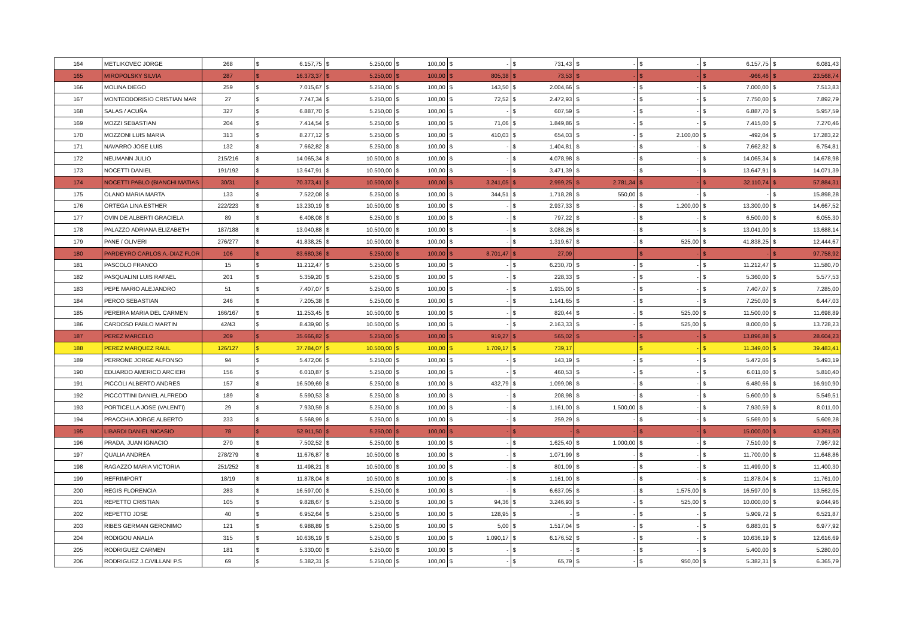| 164 | METLIKOVEC JORGE | 268 | $ | 6.157,75 | $ | 5.250,00 | $ | 100,00 | $ | - | $ | 731,43 | $ | - | $ | - | $ | 6.157,75 | $ | 6.081,43 |
| 165 | MIROPOLSKY SILVIA | 287 | $ | 16.373,37 | $ | 5.250,00 | $ | 100,00 | $ | 805,38 | $ | 73,53 | $ | - | $ | - | $ | -966,46 | $ | 23.568,74 |
| 166 | MOLINA DIEGO | 259 | $ | 7.015,67 | $ | 5.250,00 | $ | 100,00 | $ | 143,50 | $ | 2.004,66 | $ | - | $ | - | $ | 7.000,00 | $ | 7.513,83 |
| 167 | MONTEODORISIO CRISTIAN MAR | 27 | $ | 7.747,34 | $ | 5.250,00 | $ | 100,00 | $ | 72,52 | $ | 2.472,93 | $ | - | $ | - | $ | 7.750,00 | $ | 7.892,79 |
| 168 | SALAS / ACUÑA | 327 | $ | 6.887,70 | $ | 5.250,00 | $ | 100,00 | $ | - | $ | 607,59 | $ | - | $ | - | $ | 6.887,70 | $ | 5.957,59 |
| 169 | MOZZI SEBASTIAN | 204 | $ | 7.414,54 | $ | 5.250,00 | $ | 100,00 | $ | 71,06 | $ | 1.849,86 | $ | - | $ | - | $ | 7.415,00 | $ | 7.270,46 |
| 170 | MOZZONI LUIS MARIA | 313 | $ | 8.277,12 | $ | 5.250,00 | $ | 100,00 | $ | 410,03 | $ | 654,03 | $ | - | $ | 2.100,00 | $ | -492,04 | $ | 17.283,22 |
| 171 | NAVARRO JOSE LUIS | 132 | $ | 7.662,82 | $ | 5.250,00 | $ | 100,00 | $ | - | $ | 1.404,81 | $ | - | $ | - | $ | 7.662,82 | $ | 6.754,81 |
| 172 | NEUMANN JULIO | 215/216 | $ | 14.065,34 | $ | 10.500,00 | $ | 100,00 | $ | - | $ | 4.078,98 | $ | - | $ | - | $ | 14.065,34 | $ | 14.678,98 |
| 173 | NOCETTI DANIEL | 191/192 | $ | 13.647,91 | $ | 10.500,00 | $ | 100,00 | $ | - | $ | 3.471,39 | $ | - | $ | - | $ | 13.647,91 | $ | 14.071,39 |
| 174 | NOCETTI PABLO (BIANCHI MATIAS | 30/31 | $ | 70.373,41 | $ | 10.500,00 | $ | 100,00 | $ | 3.241,05 | $ | 2.999,25 | $ | 2.781,34 | $ | - | $ | 32.110,74 | $ | 57.884,31 |
| 175 | OLANO MARIA MARTA | 133 | $ | 7.522,08 | $ | 5.250,00 | $ | 100,00 | $ | 344,51 | $ | 1.718,28 | $ | 550,00 | $ | - | $ | - | $ | 15.898,28 |
| 176 | ORTEGA LINA ESTHER | 222/223 | $ | 13.230,19 | $ | 10.500,00 | $ | 100,00 | $ | - | $ | 2.937,33 | $ | - | $ | 1.200,00 | $ | 13.300,00 | $ | 14.667,52 |
| 177 | OVIN DE ALBERTI GRACIELA | 89 | $ | 6.408,08 | $ | 5.250,00 | $ | 100,00 | $ | - | $ | 797,22 | $ | - | $ | - | $ | 6.500,00 | $ | 6.055,30 |
| 178 | PALAZZO ADRIANA ELIZABETH | 187/188 | $ | 13.040,88 | $ | 10.500,00 | $ | 100,00 | $ | - | $ | 3.088,26 | $ | - | $ | - | $ | 13.041,00 | $ | 13.688,14 |
| 179 | PANE / OLIVERI | 276/277 | $ | 41.838,25 | $ | 10.500,00 | $ | 100,00 | $ | - | $ | 1.319,67 | $ | - | $ | 525,00 | $ | 41.838,25 | $ | 12.444,67 |
| 180 | PARDEYRO CARLOS A.-DIAZ FLOR | 106 | $ | 83.680,36 | $ | 5.250,00 | $ | 100,00 | $ | 8.701,47 | $ | 27,09 | | | $ | - | $ | - | $ | 97.758,92 |
| 181 | PASCOLO FRANCO | 15 | $ | 11.212,47 | $ | 5.250,00 | $ | 100,00 | $ | - | $ | 6.230,70 | $ | - | $ | - | $ | 11.212,47 | $ | 11.580,70 |
| 182 | PASQUALINI LUIS RAFAEL | 201 | $ | 5.359,20 | $ | 5.250,00 | $ | 100,00 | $ | - | $ | 228,33 | $ | - | $ | - | $ | 5.360,00 | $ | 5.577,53 |
| 183 | PEPE MARIO ALEJANDRO | 51 | $ | 7.407,07 | $ | 5.250,00 | $ | 100,00 | $ | - | $ | 1.935,00 | $ | - | $ | - | $ | 7.407,07 | $ | 7.285,00 |
| 184 | PERCO SEBASTIAN | 246 | $ | 7.205,38 | $ | 5.250,00 | $ | 100,00 | $ | - | $ | 1.141,65 | $ | - | $ | - | $ | 7.250,00 | $ | 6.447,03 |
| 185 | PEREIRA MARIA DEL CARMEN | 166/167 | $ | 11.253,45 | $ | 10.500,00 | $ | 100,00 | $ | - | $ | 820,44 | $ | - | $ | 525,00 | $ | 11.500,00 | $ | 11.698,89 |
| 186 | CARDOSO PABLO MARTIN | 42/43 | $ | 8.439,90 | $ | 10.500,00 | $ | 100,00 | $ | - | $ | 2.163,33 | $ | - | $ | 525,00 | $ | 8.000,00 | $ | 13.728,23 |
| 187 | PEREZ MARCELO | 209 | $ | 35.666,82 | $ | 5.250,00 | $ | 100,00 | $ | 919,27 | $ | 565,02 | $ | - | $ | - | $ | 13.896,88 | $ | 28.604,23 |
| 188 | PEREZ MARQUEZ RAUL | 126/127 | $ | 37.784,07 | $ | 10.500,00 | $ | 100,00 | $ | 1.709,17 | $ | 739,17 | | | $ | - | $ | 11.349,00 | $ | 39.483,41 |
| 189 | PERRONE JORGE ALFONSO | 94 | $ | 5.472,06 | $ | 5.250,00 | $ | 100,00 | $ | - | $ | 143,19 | $ | - | $ | - | $ | 5.472,06 | $ | 5.493,19 |
| 190 | EDUARDO AMERICO ARCIERI | 156 | $ | 6.010,87 | $ | 5.250,00 | $ | 100,00 | $ | - | $ | 460,53 | $ | - | $ | - | $ | 6.011,00 | $ | 5.810,40 |
| 191 | PICCOLI ALBERTO ANDRES | 157 | $ | 16.509,69 | $ | 5.250,00 | $ | 100,00 | $ | 432,79 | $ | 1.099,08 | $ | - | $ | - | $ | 6.480,66 | $ | 16.910,90 |
| 192 | PICCOTTINI DANIEL ALFREDO | 189 | $ | 5.590,53 | $ | 5.250,00 | $ | 100,00 | $ | - | $ | 208,98 | $ | - | $ | - | $ | 5.600,00 | $ | 5.549,51 |
| 193 | PORTICELLA JOSE (VALENTI) | 29 | $ | 7.930,59 | $ | 5.250,00 | $ | 100,00 | $ | - | $ | 1.161,00 | $ | 1.500,00 | $ | - | $ | 7.930,59 | $ | 8.011,00 |
| 194 | PRACCHIA JORGE ALBERTO | 233 | $ | 5.568,99 | $ | 5.250,00 | $ | 100,00 | $ | - | $ | 259,29 | $ | - | $ | - | $ | 5.569,00 | $ | 5.609,28 |
| 195 | LIBARDI DANIEL NICASIO | 78 | $ | 52.911,50 | $ | 5.250,00 | $ | 100,00 | $ | - | $ | - | $ | - | $ | - | $ | 15.000,00 | $ | 43.261,50 |
| 196 | PRADA, JUAN IGNACIO | 270 | $ | 7.502,52 | $ | 5.250,00 | $ | 100,00 | $ | - | $ | 1.625,40 | $ | 1.000,00 | $ | - | $ | 7.510,00 | $ | 7.967,92 |
| 197 | QUALIA ANDREA | 278/279 | $ | 11.676,87 | $ | 10.500,00 | $ | 100,00 | $ | - | $ | 1.071,99 | $ | - | $ | - | $ | 11.700,00 | $ | 11.648,86 |
| 198 | RAGAZZO MARIA VICTORIA | 251/252 | $ | 11.498,21 | $ | 10.500,00 | $ | 100,00 | $ | - | $ | 801,09 | $ | - | $ | - | $ | 11.499,00 | $ | 11.400,30 |
| 199 | REFRIMPORT | 18/19 | $ | 11.878,04 | $ | 10.500,00 | $ | 100,00 | $ | - | $ | 1.161,00 | $ | - | $ | - | $ | 11.878,04 | $ | 11.761,00 |
| 200 | REGIS FLORENCIA | 283 | $ | 16.597,00 | $ | 5.250,00 | $ | 100,00 | $ | - | $ | 6.637,05 | $ | - | $ | 1.575,00 | $ | 16.597,00 | $ | 13.562,05 |
| 201 | REPETTO CRISTIAN | 105 | $ | 9.828,67 | $ | 5.250,00 | $ | 100,00 | $ | 94,36 | $ | 3.246,93 | $ | - | $ | 525,00 | $ | 10.000,00 | $ | 9.044,96 |
| 202 | REPETTO JOSE | 40 | $ | 6.952,64 | $ | 5.250,00 | $ | 100,00 | $ | 128,95 | $ | - | $ | - | $ | - | $ | 5.909,72 | $ | 6.521,87 |
| 203 | RIBES GERMAN GERONIMO | 121 | $ | 6.988,89 | $ | 5.250,00 | $ | 100,00 | $ | 5,00 | $ | 1.517,04 | $ | - | $ | - | $ | 6.883,01 | $ | 6.977,92 |
| 204 | RODIGOU ANALIA | 315 | $ | 10.636,19 | $ | 5.250,00 | $ | 100,00 | $ | 1.090,17 | $ | 6.176,52 | $ | - | $ | - | $ | 10.636,19 | $ | 12.616,69 |
| 205 | RODRIGUEZ CARMEN | 181 | $ | 5.330,00 | $ | 5.250,00 | $ | 100,00 | $ | - | $ | - | $ | - | $ | - | $ | 5.400,00 | $ | 5.280,00 |
| 206 | RODRIGUEZ J.C/VILLANI P.S | 69 | $ | 5.382,31 | $ | 5.250,00 | $ | 100,00 | $ | - | $ | 65,79 | $ | - | $ | 950,00 | $ | 5.382,31 | $ | 6.365,79 |